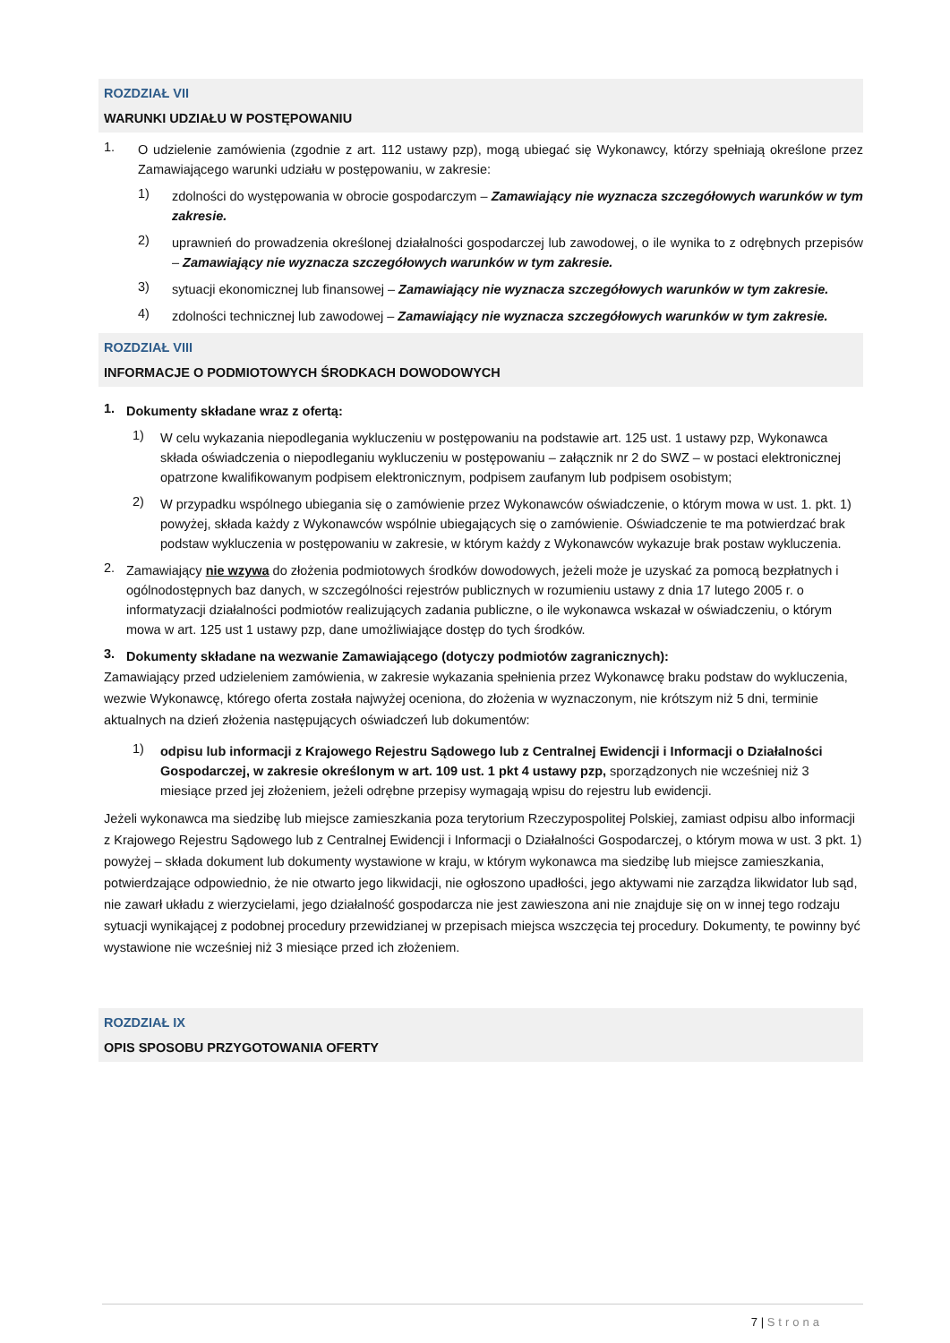ROZDZIAŁ VII
WARUNKI UDZIAŁU W POSTĘPOWANIU
1.
O udzielenie zamówienia (zgodnie z art. 112 ustawy pzp), mogą ubiegać się Wykonawcy, którzy spełniają określone przez Zamawiającego warunki udziału w postępowaniu, w zakresie:
1)
zdolności do występowania w obrocie gospodarczym – Zamawiający nie wyznacza szczegółowych warunków w tym zakresie.
2)
uprawnień do prowadzenia określonej działalności gospodarczej lub zawodowej, o ile wynika to z odrębnych przepisów – Zamawiający nie wyznacza szczegółowych warunków w tym zakresie.
3)
sytuacji ekonomicznej lub finansowej – Zamawiający nie wyznacza szczegółowych warunków w tym zakresie.
4)
zdolności technicznej lub zawodowej – Zamawiający nie wyznacza szczegółowych warunków w tym zakresie.
ROZDZIAŁ VIII
INFORMACJE O PODMIOTOWYCH ŚRODKACH DOWODOWYCH
1.
Dokumenty składane wraz z ofertą:
1)
W celu wykazania niepodlegania wykluczeniu w postępowaniu na podstawie art. 125 ust. 1 ustawy pzp, Wykonawca składa oświadczenia o niepodleganiu wykluczeniu w postępowaniu – załącznik nr 2 do SWZ – w postaci elektronicznej opatrzone kwalifikowanym podpisem elektronicznym, podpisem zaufanym lub podpisem osobistym;
2)
W przypadku wspólnego ubiegania się o zamówienie przez Wykonawców oświadczenie, o którym mowa w ust. 1. pkt. 1) powyżej, składa każdy z Wykonawców wspólnie ubiegających się o zamówienie. Oświadczenie te ma potwierdzać brak podstaw wykluczenia w postępowaniu w zakresie, w którym każdy z Wykonawców wykazuje brak postaw wykluczenia.
2.
Zamawiający nie wzywa do złożenia podmiotowych środków dowodowych, jeżeli może je uzyskać za pomocą bezpłatnych i ogólnodostępnych baz danych, w szczególności rejestrów publicznych w rozumieniu ustawy z dnia 17 lutego 2005 r. o informatyzacji działalności podmiotów realizujących zadania publiczne, o ile wykonawca wskazał w oświadczeniu, o którym mowa w art. 125 ust 1 ustawy pzp, dane umożliwiające dostęp do tych środków.
3.
Dokumenty składane na wezwanie Zamawiającego (dotyczy podmiotów zagranicznych):
Zamawiający przed udzieleniem zamówienia, w zakresie wykazania spełnienia przez Wykonawcę braku podstaw do wykluczenia, wezwie Wykonawcę, którego oferta została najwyżej oceniona, do złożenia w wyznaczonym, nie krótszym niż 5 dni, terminie aktualnych na dzień złożenia następujących oświadczeń lub dokumentów:
1)
odpisu lub informacji z Krajowego Rejestru Sądowego lub z Centralnej Ewidencji i Informacji o Działalności Gospodarczej, w zakresie określonym w art. 109 ust. 1 pkt 4 ustawy pzp, sporządzonych nie wcześniej niż 3 miesiące przed jej złożeniem, jeżeli odrębne przepisy wymagają wpisu do rejestru lub ewidencji.
Jeżeli wykonawca ma siedzibę lub miejsce zamieszkania poza terytorium Rzeczypospolitej Polskiej, zamiast odpisu albo informacji z Krajowego Rejestru Sądowego lub z Centralnej Ewidencji i Informacji o Działalności Gospodarczej, o którym mowa w ust. 3 pkt. 1) powyżej – składa dokument lub dokumenty wystawione w kraju, w którym wykonawca ma siedzibę lub miejsce zamieszkania, potwierdzające odpowiednio, że nie otwarto jego likwidacji, nie ogłoszono upadłości, jego aktywami nie zarządza likwidator lub sąd, nie zawarł układu z wierzycielami, jego działalność gospodarcza nie jest zawieszona ani nie znajduje się on w innej tego rodzaju sytuacji wynikającej z podobnej procedury przewidzianej w przepisach miejsca wszczęcia tej procedury. Dokumenty, te powinny być wystawione nie wcześniej niż 3 miesiące przed ich złożeniem.
ROZDZIAŁ IX
OPIS SPOSOBU PRZYGOTOWANIA OFERTY
7 | Strona